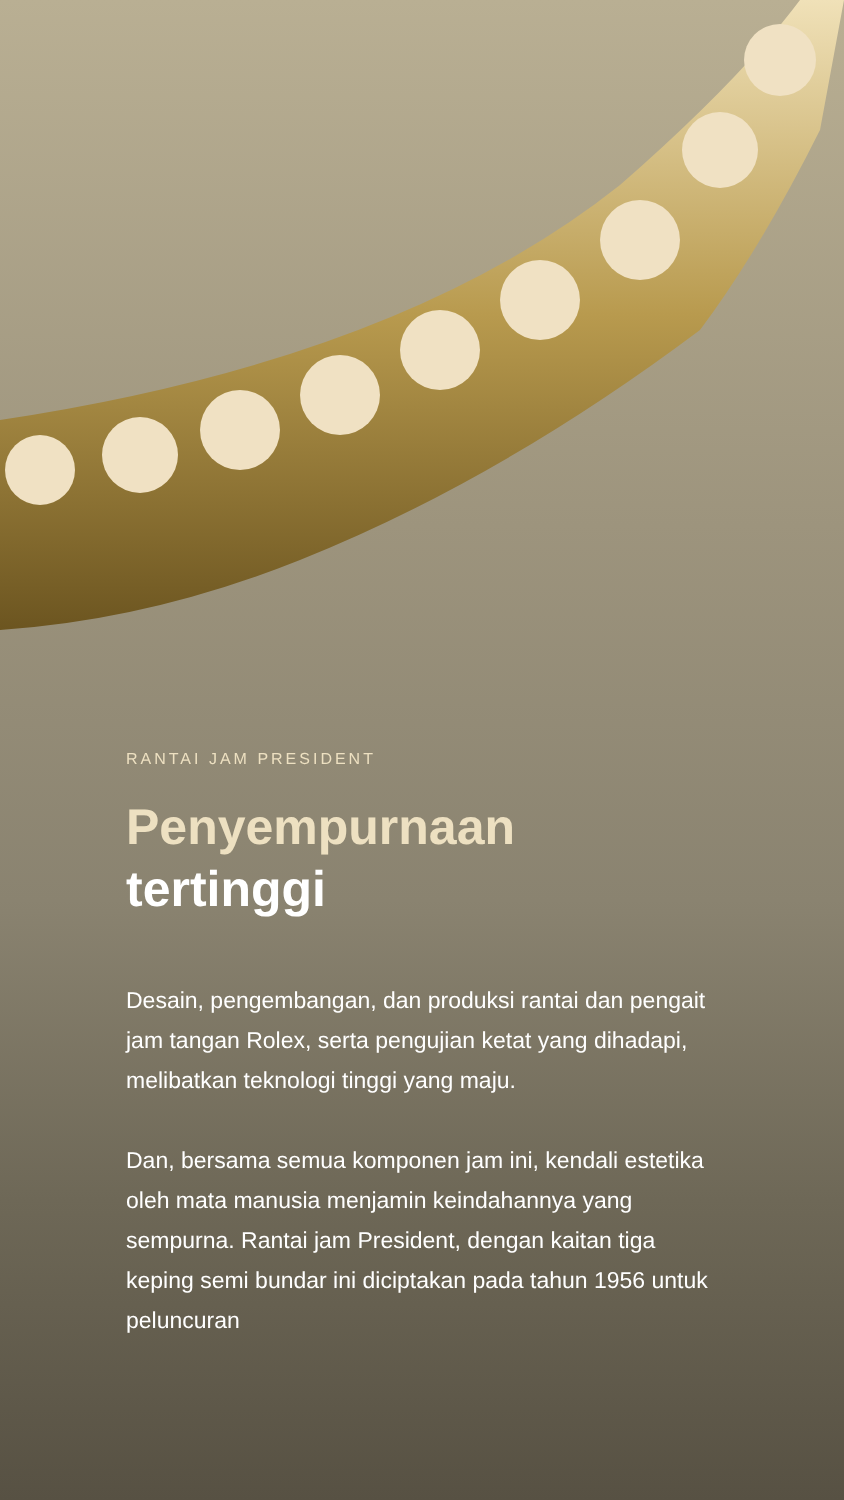RANTAI JAM PRESIDENT
Penyempurnaan
tertinggi
Desain, pengembangan, dan produksi rantai dan pengait jam tangan Rolex, serta pengujian ketat yang dihadapi, melibatkan teknologi tinggi yang maju.
Dan, bersama semua komponen jam ini, kendali estetika oleh mata manusia menjamin keindahannya yang sempurna. Rantai jam President, dengan kaitan tiga keping semi bundar ini diciptakan pada tahun 1956 untuk peluncuran